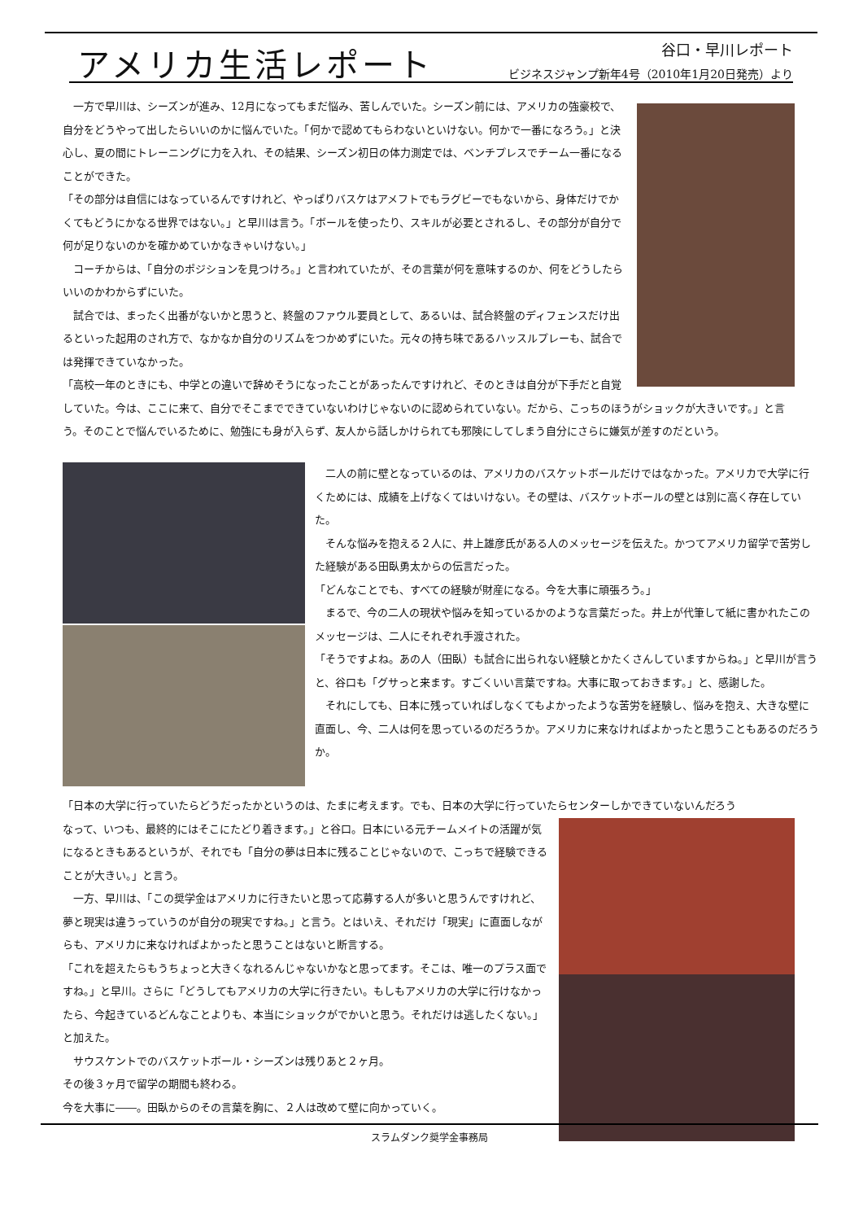アメリカ生活レポート
谷口・早川レポート
ビジネスジャンプ新年4号（2010年1月20日発売）より
　一方で早川は、シーズンが進み、12月になってもまだ悩み、苦しんでいた。シーズン前には、アメリカの強豪校で、自分をどうやって出したらいいのかに悩んでいた。「何かで認めてもらわないといけない。何かで一番になろう。」と決心し、夏の間にトレーニングに力を入れ、その結果、シーズン初日の体力測定では、ベンチプレスでチーム一番になることができた。
「その部分は自信にはなっているんですけれど、やっぱりバスケはアメフトでもラグビーでもないから、身体だけでかくてもどうにかなる世界ではない。」と早川は言う。「ボールを使ったり、スキルが必要とされるし、その部分が自分で何が足りないのかを確かめていかなきゃいけない。」
　コーチからは、「自分のポジションを見つけろ。」と言われていたが、その言葉が何を意味するのか、何をどうしたらいいのかわからずにいた。
　試合では、まったく出番がないかと思うと、終盤のファウル要員として、あるいは、試合終盤のディフェンスだけ出るといった起用のされ方で、なかなか自分のリズムをつかめずにいた。元々の持ち味であるハッスルプレーも、試合では発揮できていなかった。
「高校一年のときにも、中学との違いで辞めそうになったことがあったんですけれど、そのときは自分が下手だと自覚していた。今は、ここに来て、自分でそこまでできていないわけじゃないのに認められていない。だから、こっちのほうがショックが大きいです。」と言う。そのことで悩んでいるために、勉強にも身が入らず、友人から話しかけられても邪険にしてしまう自分にさらに嫌気が差すのだという。
　二人の前に壁となっているのは、アメリカのバスケットボールだけではなかった。アメリカで大学に行くためには、成績を上げなくてはいけない。その壁は、バスケットボールの壁とは別に高く存在していた。
　そんな悩みを抱える２人に、井上雄彦氏がある人のメッセージを伝えた。かつてアメリカ留学で苦労した経験がある田臥勇太からの伝言だった。
「どんなことでも、すべての経験が財産になる。今を大事に頑張ろう。」
　まるで、今の二人の現状や悩みを知っているかのような言葉だった。井上が代筆して紙に書かれたこのメッセージは、二人にそれぞれ手渡された。
「そうですよね。あの人（田臥）も試合に出られない経験とかたくさんしていますからね。」と早川が言うと、谷口も「グサっと来ます。すごくいい言葉ですね。大事に取っておきます。」と、感謝した。
　それにしても、日本に残っていればしなくてもよかったような苦労を経験し、悩みを抱え、大きな壁に直面し、今、二人は何を思っているのだろうか。アメリカに来なければよかったと思うこともあるのだろうか。
「日本の大学に行っていたらどうだったかというのは、たまに考えます。でも、日本の大学に行っていたらセンターしかできていないんだろう
なって、いつも、最終的にはそこにたどり着きます。」と谷口。日本にいる元チームメイトの活躍が気になるときもあるというが、それでも「自分の夢は日本に残ることじゃないので、こっちで経験できることが大きい。」と言う。
　一方、早川は、「この奨学金はアメリカに行きたいと思って応募する人が多いと思うんですけれど、夢と現実は違うっていうのが自分の現実ですね。」と言う。とはいえ、それだけ「現実」に直面しながらも、アメリカに来なければよかったと思うことはないと断言する。
「これを超えたらもうちょっと大きくなれるんじゃないかなと思ってます。そこは、唯一のプラス面ですね。」と早川。さらに「どうしてもアメリカの大学に行きたい。もしもアメリカの大学に行けなかったら、今起きているどんなことよりも、本当にショックがでかいと思う。それだけは逃したくない。」と加えた。
　サウスケントでのバスケットボール・シーズンは残りあと２ヶ月。
その後３ヶ月で留学の期間も終わる。
今を大事に――。田臥からのその言葉を胸に、２人は改めて壁に向かっていく。
スラムダンク奨学金事務局